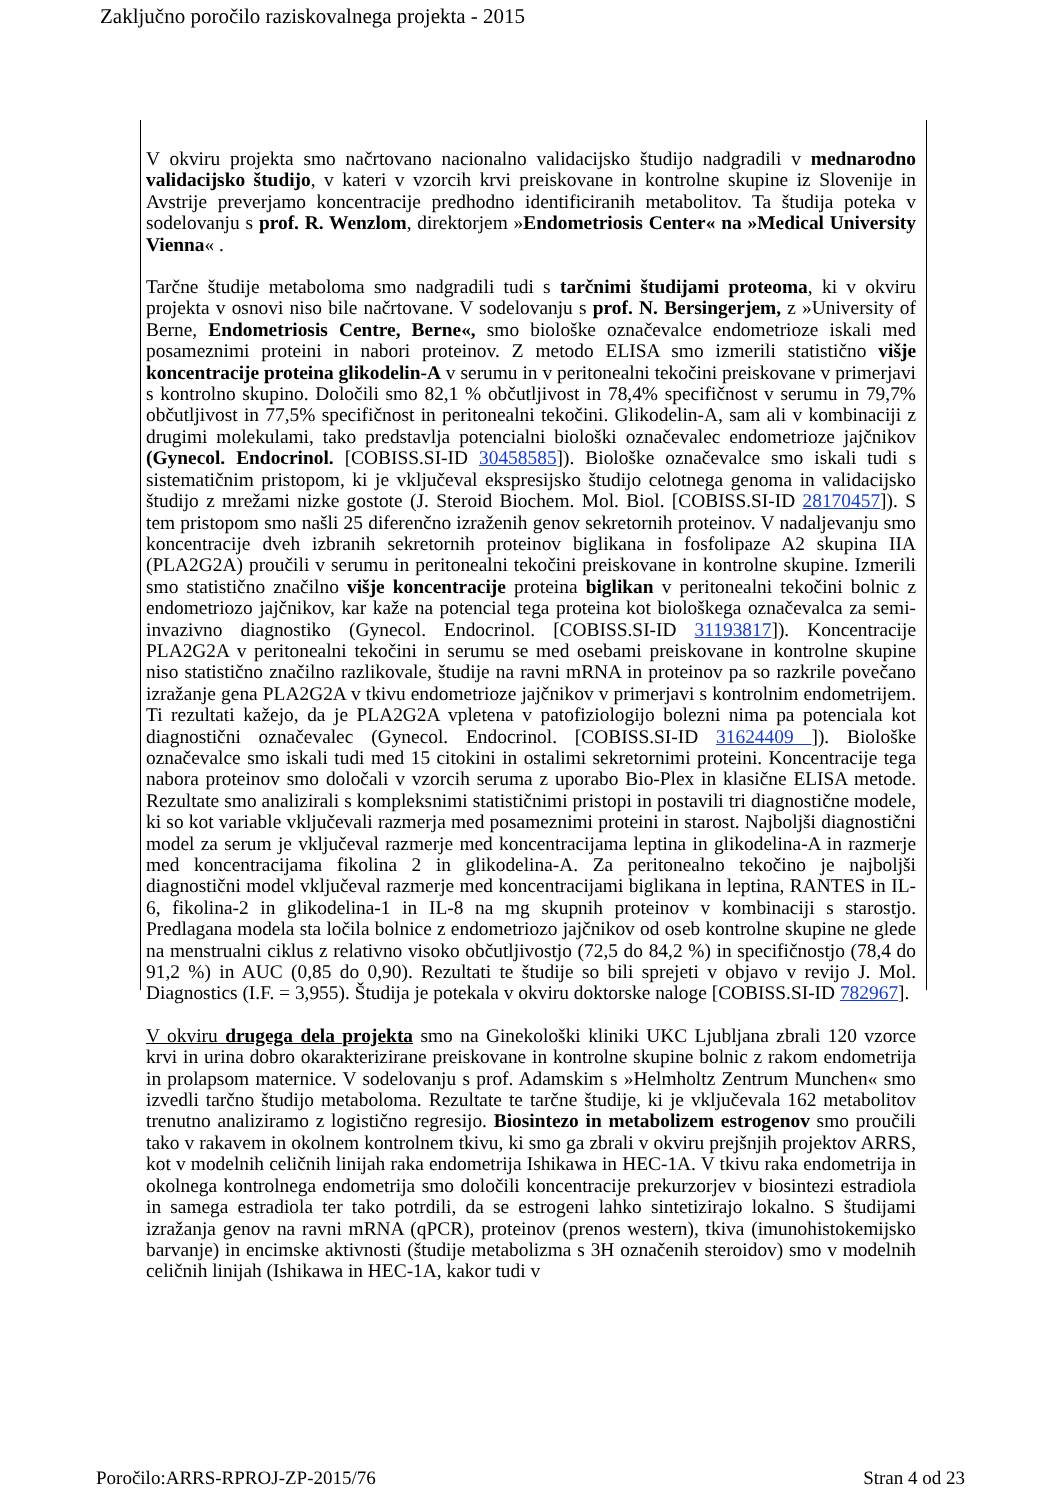Zaključno poročilo raziskovalnega projekta - 2015
V okviru projekta smo načrtovano nacionalno validacijsko študijo nadgradili v mednarodno validacijsko študijo, v kateri v vzorcih krvi preiskovane in kontrolne skupine iz Slovenije in Avstrije preverjamo koncentracije predhodno identificiranih metabolitov. Ta študija poteka v sodelovanju s prof. R. Wenzlom, direktorjem »Endometriosis Center« na »Medical University Vienna« .
Tarčne študije metaboloma smo nadgradili tudi s tarčnimi študijami proteoma, ki v okviru projekta v osnovi niso bile načrtovane. V sodelovanju s prof. N. Bersingerjem, z »University of Berne, Endometriosis Centre, Berne«, smo biološke označevalce endometrioze iskali med posameznimi proteini in nabori proteinov. Z metodo ELISA smo izmerili statistično višje koncentracije proteina glikodelin-A v serumu in v peritonealni tekočini preiskovane v primerjavi s kontrolno skupino. Določili smo 82,1 % občutljivost in 78,4% specifičnost v serumu in 79,7% občutljivost in 77,5% specifičnost in peritonealni tekočini. Glikodelin-A, sam ali v kombinaciji z drugimi molekulami, tako predstavlja potencialni biološki označevalec endometrioze jajčnikov (Gynecol. Endocrinol. [COBISS.SI-ID 30458585]). Biološke označevalce smo iskali tudi s sistematičnim pristopom, ki je vključeval ekspresijsko študijo celotnega genoma in validacijsko študijo z mrežami nizke gostote (J. Steroid Biochem. Mol. Biol. [COBISS.SI-ID 28170457]). S tem pristopom smo našli 25 diferenčno izraženih genov sekretornih proteinov. V nadaljevanju smo koncentracije dveh izbranih sekretornih proteinov biglikana in fosfolipaze A2 skupina IIA (PLA2G2A) proučili v serumu in peritonealni tekočini preiskovane in kontrolne skupine. Izmerili smo statistično značilno višje koncentracije proteina biglikan v peritonealni tekočini bolnic z endometriozo jajčnikov, kar kaže na potencial tega proteina kot biološkega označevalca za semi-invazivno diagnostiko (Gynecol. Endocrinol. [COBISS.SI-ID 31193817]). Koncentracije PLA2G2A v peritonealni tekočini in serumu se med osebami preiskovane in kontrolne skupine niso statistično značilno razlikovale, študije na ravni mRNA in proteinov pa so razkrile povečano izražanje gena PLA2G2A v tkivu endometrioze jajčnikov v primerjavi s kontrolnim endometrijem. Ti rezultati kažejo, da je PLA2G2A vpletena v patofiziologijo bolezni nima pa potenciala kot diagnostični označevalec (Gynecol. Endocrinol. [COBISS.SI-ID 31624409 ]). Biološke označevalce smo iskali tudi med 15 citokini in ostalimi sekretornimi proteini. Koncentracije tega nabora proteinov smo določali v vzorcih seruma z uporabo Bio-Plex in klasične ELISA metode. Rezultate smo analizirali s kompleksnimi statističnimi pristopi in postavili tri diagnostične modele, ki so kot variable vključevali razmerja med posameznimi proteini in starost. Najboljši diagnostični model za serum je vključeval razmerje med koncentracijama leptina in glikodelina-A in razmerje med koncentracijama fikolina 2 in glikodelina-A. Za peritonealno tekočino je najboljši diagnostični model vključeval razmerje med koncentracijami biglikana in leptina, RANTES in IL-6, fikolina-2 in glikodelina-1 in IL-8 na mg skupnih proteinov v kombinaciji s starostjo. Predlagana modela sta ločila bolnice z endometriozo jajčnikov od oseb kontrolne skupine ne glede na menstrualni ciklus z relativno visoko občutljivostjo (72,5 do 84,2 %) in specifičnostjo (78,4 do 91,2 %) in AUC (0,85 do 0,90). Rezultati te študije so bili sprejeti v objavo v revijo J. Mol. Diagnostics (I.F. = 3,955). Študija je potekala v okviru doktorske naloge [COBISS.SI-ID 782967].
V okviru drugega dela projekta smo na Ginekološki kliniki UKC Ljubljana zbrali 120 vzorce krvi in urina dobro okarakterizirane preiskovane in kontrolne skupine bolnic z rakom endometrija in prolapsom maternice. V sodelovanju s prof. Adamskim s »Helmholtz Zentrum Munchen« smo izvedli tarčno študijo metaboloma. Rezultate te tarčne študije, ki je vključevala 162 metabolitov trenutno analiziramo z logistično regresijo. Biosintezo in metabolizem estrogenov smo proučili tako v rakavem in okolnem kontrolnem tkivu, ki smo ga zbrali v okviru prejšnjih projektov ARRS, kot v modelnih celičnih linijah raka endometrija Ishikawa in HEC-1A. V tkivu raka endometrija in okolnega kontrolnega endometrija smo določili koncentracije prekurzorjev v biosintezi estradiola in samega estradiola ter tako potrdili, da se estrogeni lahko sintetizirajo lokalno. S študijami izražanja genov na ravni mRNA (qPCR), proteinov (prenos western), tkiva (imunohistokemijsko barvanje) in encimske aktivnosti (študije metabolizma s 3H označenih steroidov) smo v modelnih celičnih linijah (Ishikawa in HEC-1A, kakor tudi v
Poročilo:ARRS-RPROJ-ZP-2015/76 Stran 4 od 23